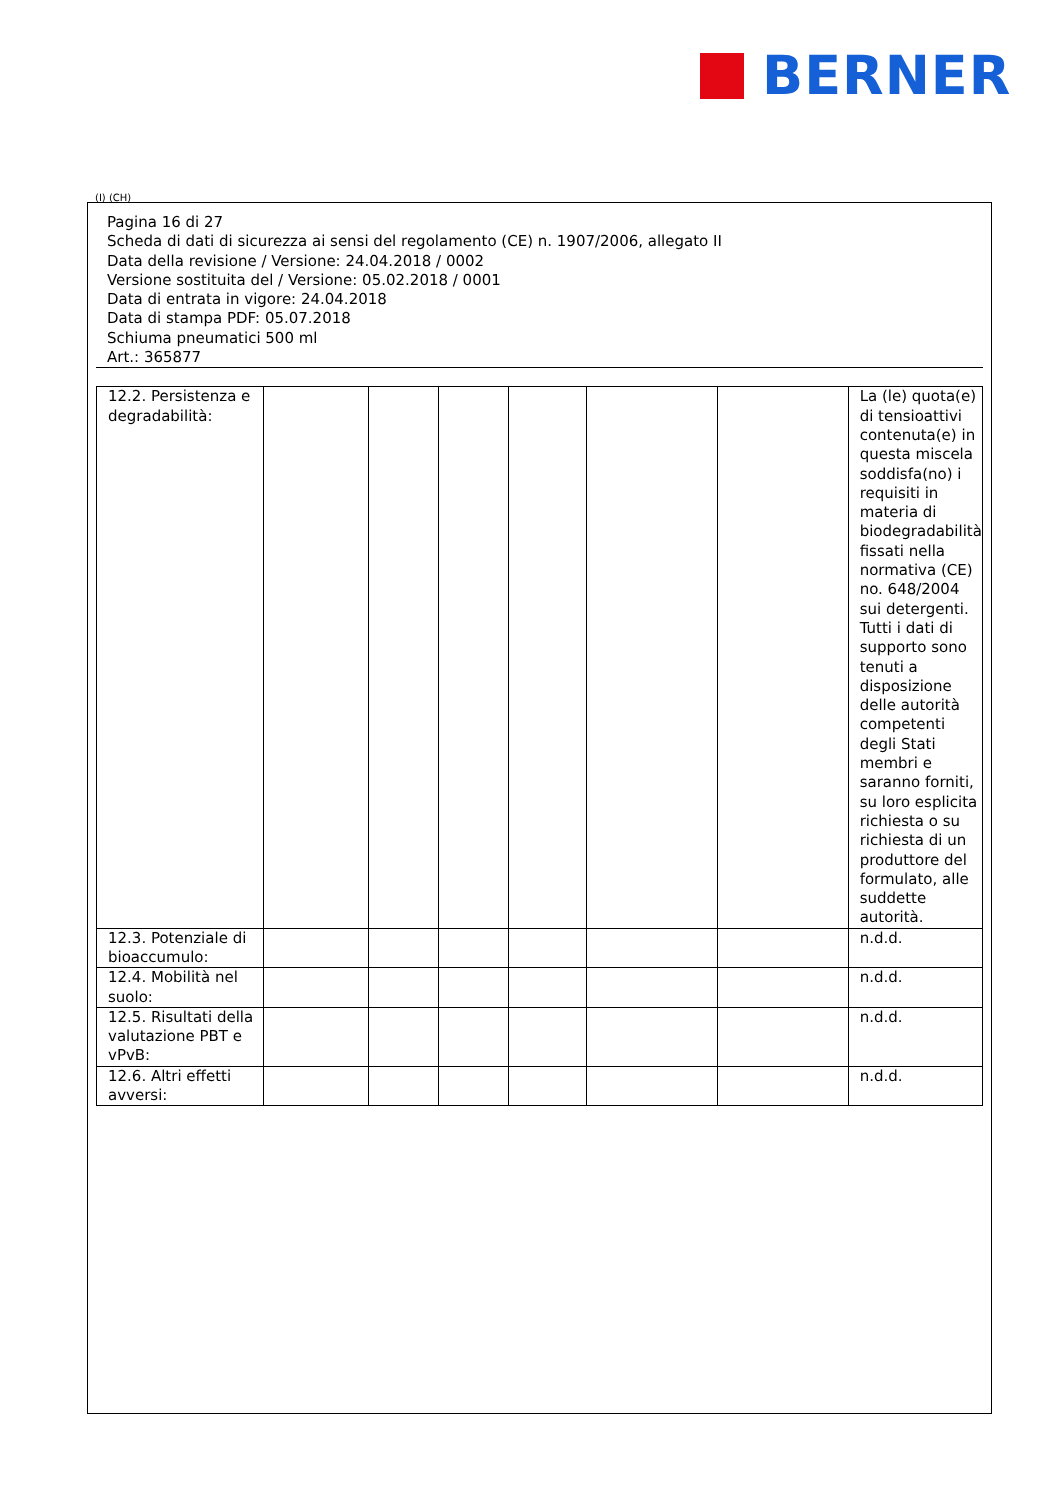BERNER
(I) (CH)
Pagina 16 di 27
Scheda di dati di sicurezza ai sensi del regolamento (CE) n. 1907/2006, allegato II
Data della revisione / Versione: 24.04.2018 / 0002
Versione sostituita del / Versione: 05.02.2018 / 0001
Data di entrata in vigore: 24.04.2018
Data di stampa PDF: 05.07.2018
Schiuma pneumatici 500 ml
Art.: 365877
| 12.2. Persistenza e degradabilità: | | | | | | | La (le) quota(e) di tensioattivi contenuta(e) in questa miscela soddisfa(no) i requisiti in materia di biodegradabilità fissati nella normativa (CE) no. 648/2004 sui detergenti. Tutti i dati di supporto sono tenuti a disposizione delle autorità competenti degli Stati membri e saranno forniti, su loro esplicita richiesta o su richiesta di un produttore del formulato, alle suddette autorità. |
| 12.3. Potenziale di bioaccumulo: | | | | | | | n.d.d. |
| 12.4. Mobilità nel suolo: | | | | | | | n.d.d. |
| 12.5. Risultati della valutazione PBT e vPvB: | | | | | | | n.d.d. |
| 12.6. Altri effetti avversi: | | | | | | | n.d.d. |